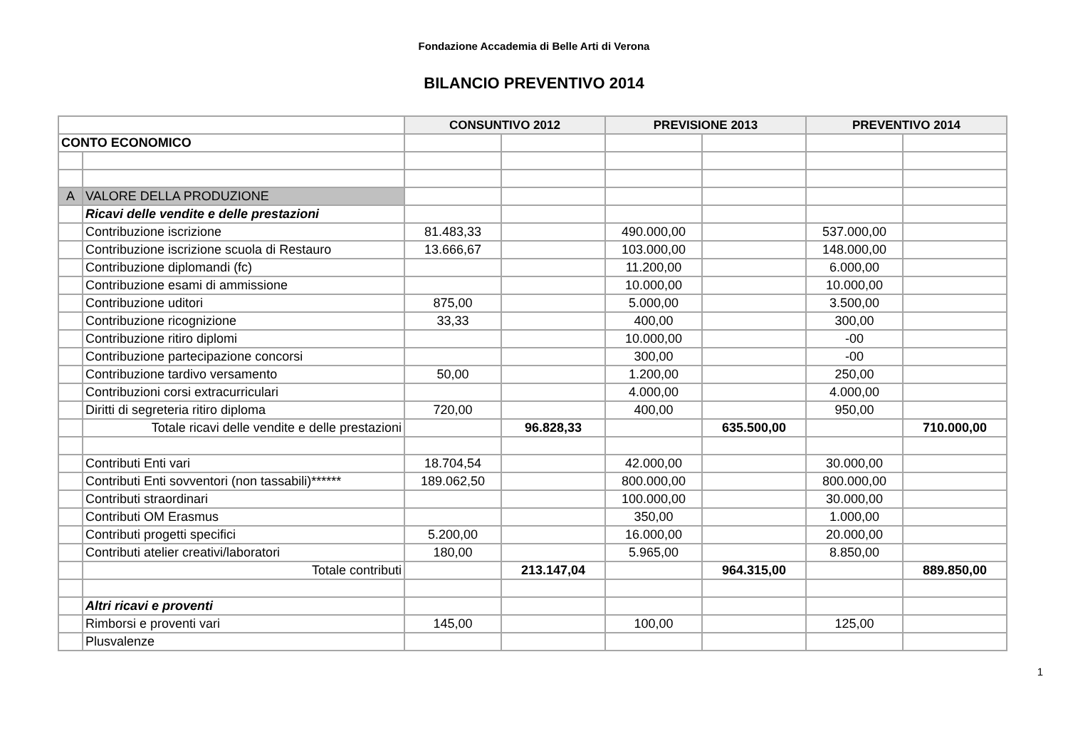Fondazione Accademia di Belle Arti di Verona
BILANCIO PREVENTIVO 2014
| | | CONSUNTIVO 2012 | | PREVISIONE 2013 | | PREVENTIVO 2014 | |
| CONTO ECONOMICO | | | | | | | |
| A | VALORE DELLA PRODUZIONE | | | | | | |
| | Ricavi delle vendite e delle prestazioni | | | | | | |
| | Contribuzione iscrizione | 81.483,33 | | 490.000,00 | | 537.000,00 | |
| | Contribuzione iscrizione scuola di Restauro | 13.666,67 | | 103.000,00 | | 148.000,00 | |
| | Contribuzione diplomandi (fc) | | | 11.200,00 | | 6.000,00 | |
| | Contribuzione esami di ammissione | | | 10.000,00 | | 10.000,00 | |
| | Contribuzione uditori | 875,00 | | 5.000,00 | | 3.500,00 | |
| | Contribuzione ricognizione | 33,33 | | 400,00 | | 300,00 | |
| | Contribuzione ritiro diplomi | | | 10.000,00 | | -00 | |
| | Contribuzione partecipazione concorsi | | | 300,00 | | -00 | |
| | Contribuzione tardivo versamento | 50,00 | | 1.200,00 | | 250,00 | |
| | Contribuzioni corsi extracurriculari | | | 4.000,00 | | 4.000,00 | |
| | Diritti di segreteria ritiro diploma | 720,00 | | 400,00 | | 950,00 | |
| | Totale ricavi delle vendite e delle prestazioni | | 96.828,33 | | 635.500,00 | | 710.000,00 |
| | Contributi Enti vari | 18.704,54 | | 42.000,00 | | 30.000,00 | |
| | Contributi Enti sovventori (non tassabili)****** | 189.062,50 | | 800.000,00 | | 800.000,00 | |
| | Contributi straordinari | | | 100.000,00 | | 30.000,00 | |
| | Contributi OM Erasmus | | | 350,00 | | 1.000,00 | |
| | Contributi progetti specifici | 5.200,00 | | 16.000,00 | | 20.000,00 | |
| | Contributi atelier creativi/laboratori | 180,00 | | 5.965,00 | | 8.850,00 | |
| | Totale contributi | | 213.147,04 | | 964.315,00 | | 889.850,00 |
| | Altri ricavi e proventi | | | | | | |
| | Rimborsi e proventi vari | 145,00 | | 100,00 | | 125,00 | |
| | Plusvalenze | | | | | | |
1